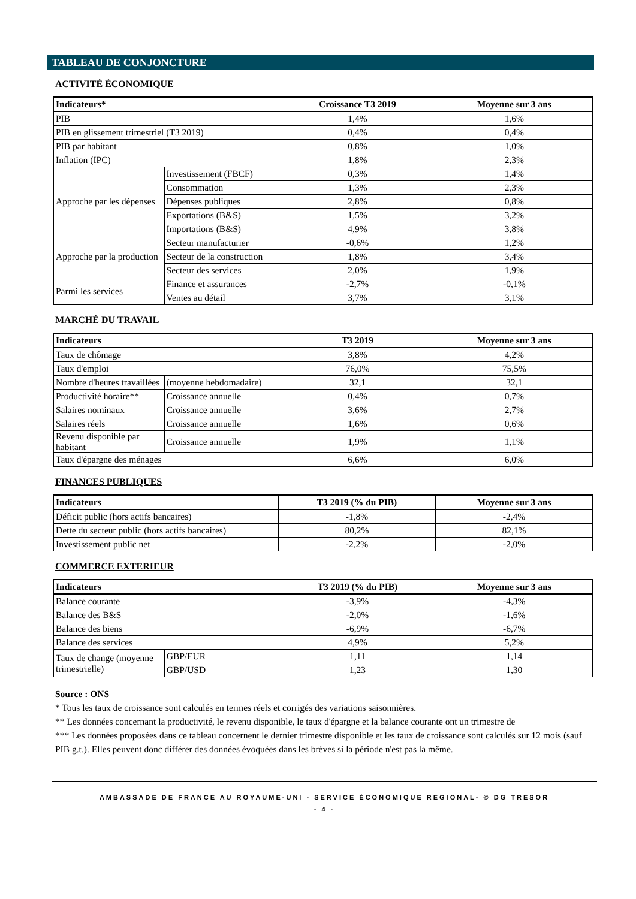TABLEAU DE CONJONCTURE
ACTIVITÉ ÉCONOMIQUE
| Indicateurs* | | Croissance T3 2019 | Moyenne sur 3 ans |
| --- | --- | --- | --- |
| PIB | | 1,4% | 1,6% |
| PIB en glissement trimestriel (T3 2019) | | 0,4% | 0,4% |
| PIB par habitant | | 0,8% | 1,0% |
| Inflation (IPC) | | 1,8% | 2,3% |
| Approche par les dépenses | Investissement (FBCF) | 0,3% | 1,4% |
| | Consommation | 1,3% | 2,3% |
| | Dépenses publiques | 2,8% | 0,8% |
| | Exportations (B&S) | 1,5% | 3,2% |
| | Importations (B&S) | 4,9% | 3,8% |
| Approche par la production | Secteur manufacturier | -0,6% | 1,2% |
| | Secteur de la construction | 1,8% | 3,4% |
| | Secteur des services | 2,0% | 1,9% |
| Parmi les services | Finance et assurances | -2,7% | -0,1% |
| | Ventes au détail | 3,7% | 3,1% |
MARCHÉ DU TRAVAIL
| Indicateurs | | T3 2019 | Moyenne sur 3 ans |
| --- | --- | --- | --- |
| Taux de chômage | | 3,8% | 4,2% |
| Taux d'emploi | | 76,0% | 75,5% |
| Nombre d'heures travaillées | (moyenne hebdomadaire) | 32,1 | 32,1 |
| Productivité horaire** | Croissance annuelle | 0,4% | 0,7% |
| Salaires nominaux | Croissance annuelle | 3,6% | 2,7% |
| Salaires réels | Croissance annuelle | 1,6% | 0,6% |
| Revenu disponible par habitant | Croissance annuelle | 1,9% | 1,1% |
| Taux d'épargne des ménages | | 6,6% | 6,0% |
FINANCES PUBLIQUES
| Indicateurs | T3 2019 (% du PIB) | Moyenne sur 3 ans |
| --- | --- | --- |
| Déficit public (hors actifs bancaires) | -1,8% | -2,4% |
| Dette du secteur public (hors actifs bancaires) | 80,2% | 82,1% |
| Investissement public net | -2,2% | -2,0% |
COMMERCE EXTERIEUR
| Indicateurs | | T3 2019 (% du PIB) | Moyenne sur 3 ans |
| --- | --- | --- | --- |
| Balance courante | | -3,9% | -4,3% |
| Balance des B&S | | -2,0% | -1,6% |
| Balance des biens | | -6,9% | -6,7% |
| Balance des services | | 4,9% | 5,2% |
| Taux de change (moyenne trimestrielle) | GBP/EUR | 1,11 | 1,14 |
| | GBP/USD | 1,23 | 1,30 |
Source : ONS
* Tous les taux de croissance sont calculés en termes réels et corrigés des variations saisonnières.
** Les données concernant la productivité, le revenu disponible, le taux d'épargne et la balance courante ont un trimestre de
*** Les données proposées dans ce tableau concernent le dernier trimestre disponible et les taux de croissance sont calculés sur 12 mois (sauf PIB g.t.). Elles peuvent donc différer des données évoquées dans les brèves si la période n'est pas la même.
AMBASSADE DE FRANCE AU ROYAUME-UNI - SERVICE ÉCONOMIQUE REGIONAL- © DG TRESOR
- 4 -